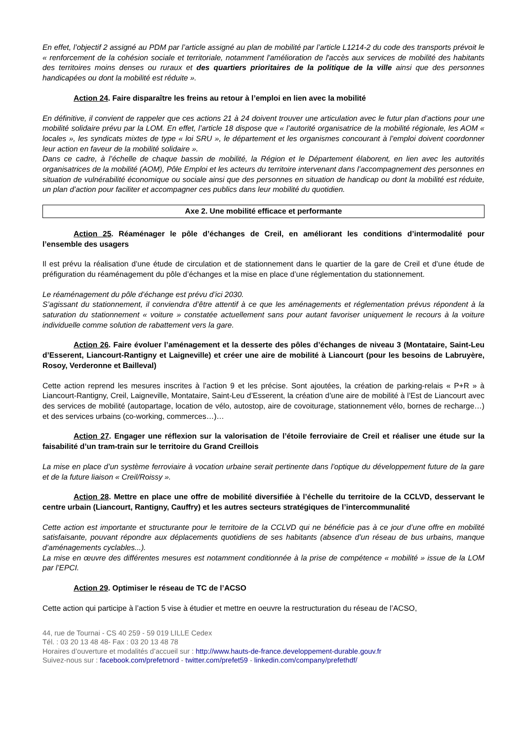En effet, l’objectif 2 assigné au PDM par l’article assigné au plan de mobilité par l’article L1214-2 du code des transports prévoit le « renforcement de la cohésion sociale et territoriale, notamment l'amélioration de l'accès aux services de mobilité des habitants des territoires moins denses ou ruraux et des quartiers prioritaires de la politique de la ville ainsi que des personnes handicapées ou dont la mobilité est réduite ».
Action 24. Faire disparaître les freins au retour à l’emploi en lien avec la mobilité
En définitive, il convient de rappeler que ces actions 21 à 24 doivent trouver une articulation avec le futur plan d’actions pour une mobilité solidaire prévu par la LOM. En effet, l’article 18 dispose que « l’autorité organisatrice de la mobilité régionale, les AOM « locales », les syndicats mixtes de type « loi SRU », le département et les organismes concourant à l’emploi doivent coordonner leur action en faveur de la mobilité solidaire ».
Dans ce cadre, à l’échelle de chaque bassin de mobilité, la Région et le Département élaborent, en lien avec les autorités organisatrices de la mobilité (AOM), Pôle Emploi et les acteurs du territoire intervenant dans l’accompagnement des personnes en situation de vulnérabilité économique ou sociale ainsi que des personnes en situation de handicap ou dont la mobilité est réduite, un plan d’action pour faciliter et accompagner ces publics dans leur mobilité du quotidien.
Axe 2. Une mobilité efficace et performante
Action 25. Réaménager le pôle d’échanges de Creil, en améliorant les conditions d’intermodalité pour l’ensemble des usagers
Il est prévu la réalisation d’une étude de circulation et de stationnement dans le quartier de la gare de Creil et d’une étude de préfiguration du réaménagement du pôle d’échanges et la mise en place d’une réglementation du stationnement.
Le réaménagement du pôle d’échange est prévu d’ici 2030.
S’agissant du stationnement, il conviendra d’être attentif à ce que les aménagements et réglementation prévus répondent à la saturation du stationnement « voiture » constatée actuellement sans pour autant favoriser uniquement le recours à la voiture individuelle comme solution de rabattement vers la gare.
Action 26. Faire évoluer l’aménagement et la desserte des pôles d’échanges de niveau 3 (Montataire, Saint-Leu d’Esserent, Liancourt-Rantigny et Laigneville) et créer une aire de mobilité à Liancourt (pour les besoins de Labruyère, Rosoy, Verderonne et Bailleval)
Cette action reprend les mesures inscrites à l’action 9 et les précise. Sont ajoutées, la création de parking-relais « P+R » à Liancourt-Rantigny, Creil, Laigneville, Montataire, Saint-Leu d’Esserent, la création d’une aire de mobilité à l’Est de Liancourt avec des services de mobilité (autopartage, location de vélo, autostop, aire de covoiturage, stationnement vélo, bornes de recharge…) et des services urbains (co-working, commerces…)…
Action 27. Engager une réflexion sur la valorisation de l’étoile ferroviaire de Creil et réaliser une étude sur la faisabilité d’un tram-train sur le territoire du Grand Creillois
La mise en place d’un système ferroviaire à vocation urbaine serait pertinente dans l’optique du développement future de la gare et de la future liaison « Creil/Roissy ».
Action 28. Mettre en place une offre de mobilité diversifiée à l’échelle du territoire de la CCLVD, desservant le centre urbain (Liancourt, Rantigny, Cauffry) et les autres secteurs stratégiques de l’intercommunalité
Cette action est importante et structurante pour le territoire de la CCLVD qui ne bénéficie pas à ce jour d’une offre en mobilité satisfaisante, pouvant répondre aux déplacements quotidiens de ses habitants (absence d’un réseau de bus urbains, manque d’aménagements cyclables...).
La mise en œuvre des différentes mesures est notamment conditionnée à la prise de compétence « mobilité » issue de la LOM par l’EPCI.
Action 29. Optimiser le réseau de TC de l’ACSO
Cette action qui participe à l’action 5 vise à étudier et mettre en oeuvre la restructuration du réseau de l’ACSO,
44, rue de Tournai - CS 40 259 - 59 019 LILLE Cedex
Tél. : 03 20 13 48 48- Fax : 03 20 13 48 78
Horaires d’ouverture et modalités d’accueil sur : http://www.hauts-de-france.developpement-durable.gouv.fr
Suivez-nous sur : facebook.com/prefetnord - twitter.com/prefet59 - linkedin.com/company/prefethdf/